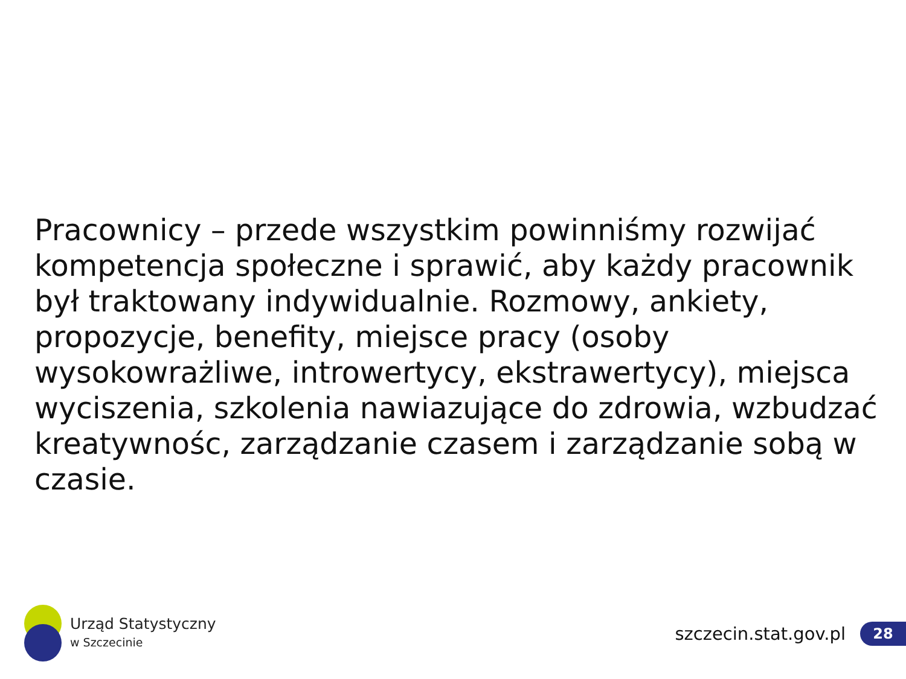Pracownicy – przede wszystkim powinniśmy rozwijać kompetencja społeczne i sprawić, aby każdy pracownik był traktowany indywidualnie. Rozmowy, ankiety, propozycje, benefity, miejsce pracy (osoby wysokowrażliwe, introwertycy, ekstrawertycy), miejsca wyciszenia, szkolenia nawiazujące do zdrowia, wzbudzać kreatywnośc, zarządzanie czasem i zarządzanie sobą w czasie.
Urząd Statystyczny
w Szczecinie
szczecin.stat.gov.pl 28